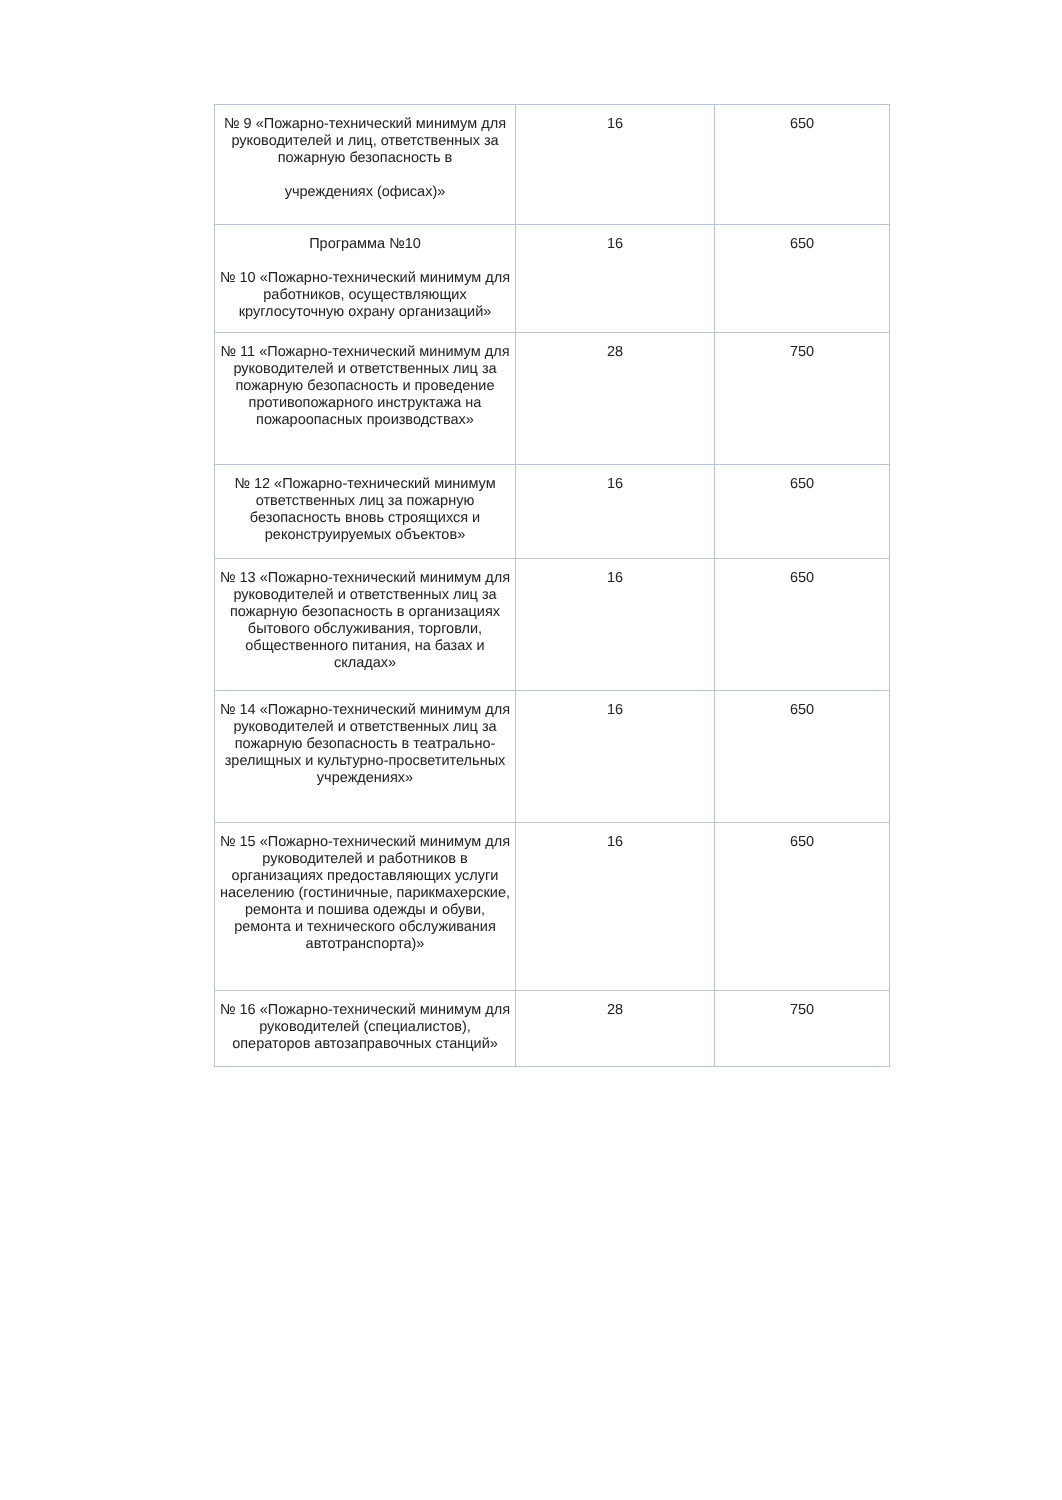| № 9 «Пожарно-технический минимум для руководителей и лиц, ответственных за пожарную безопасность в учреждениях (офисах)» | 16 | 650 |
| Программа №10 № 10 «Пожарно-технический минимум для работников, осуществляющих круглосуточную охрану организаций» | 16 | 650 |
| № 11 «Пожарно-технический минимум для руководителей и ответственных лиц за пожарную безопасность и проведение противопожарного инструктажа на пожароопасных производствах» | 28 | 750 |
| № 12 «Пожарно-технический минимум ответственных лиц за пожарную безопасность вновь строящихся и реконструируемых объектов» | 16 | 650 |
| № 13 «Пожарно-технический минимум для руководителей и ответственных лиц за пожарную безопасность в организациях бытового обслуживания, торговли, общественного питания, на базах и складах» | 16 | 650 |
| № 14 «Пожарно-технический минимум для руководителей и ответственных лиц за пожарную безопасность в театрально-зрелищных и культурно-просветительных учреждениях» | 16 | 650 |
| № 15 «Пожарно-технический минимум для руководителей и работников в организациях предоставляющих услуги населению (гостиничные, парикмахерские, ремонта и пошива одежды и обуви, ремонта и технического обслуживания автотранспорта)» | 16 | 650 |
| № 16 «Пожарно-технический минимум для руководителей (специалистов), операторов автозаправочных станций» | 28 | 750 |